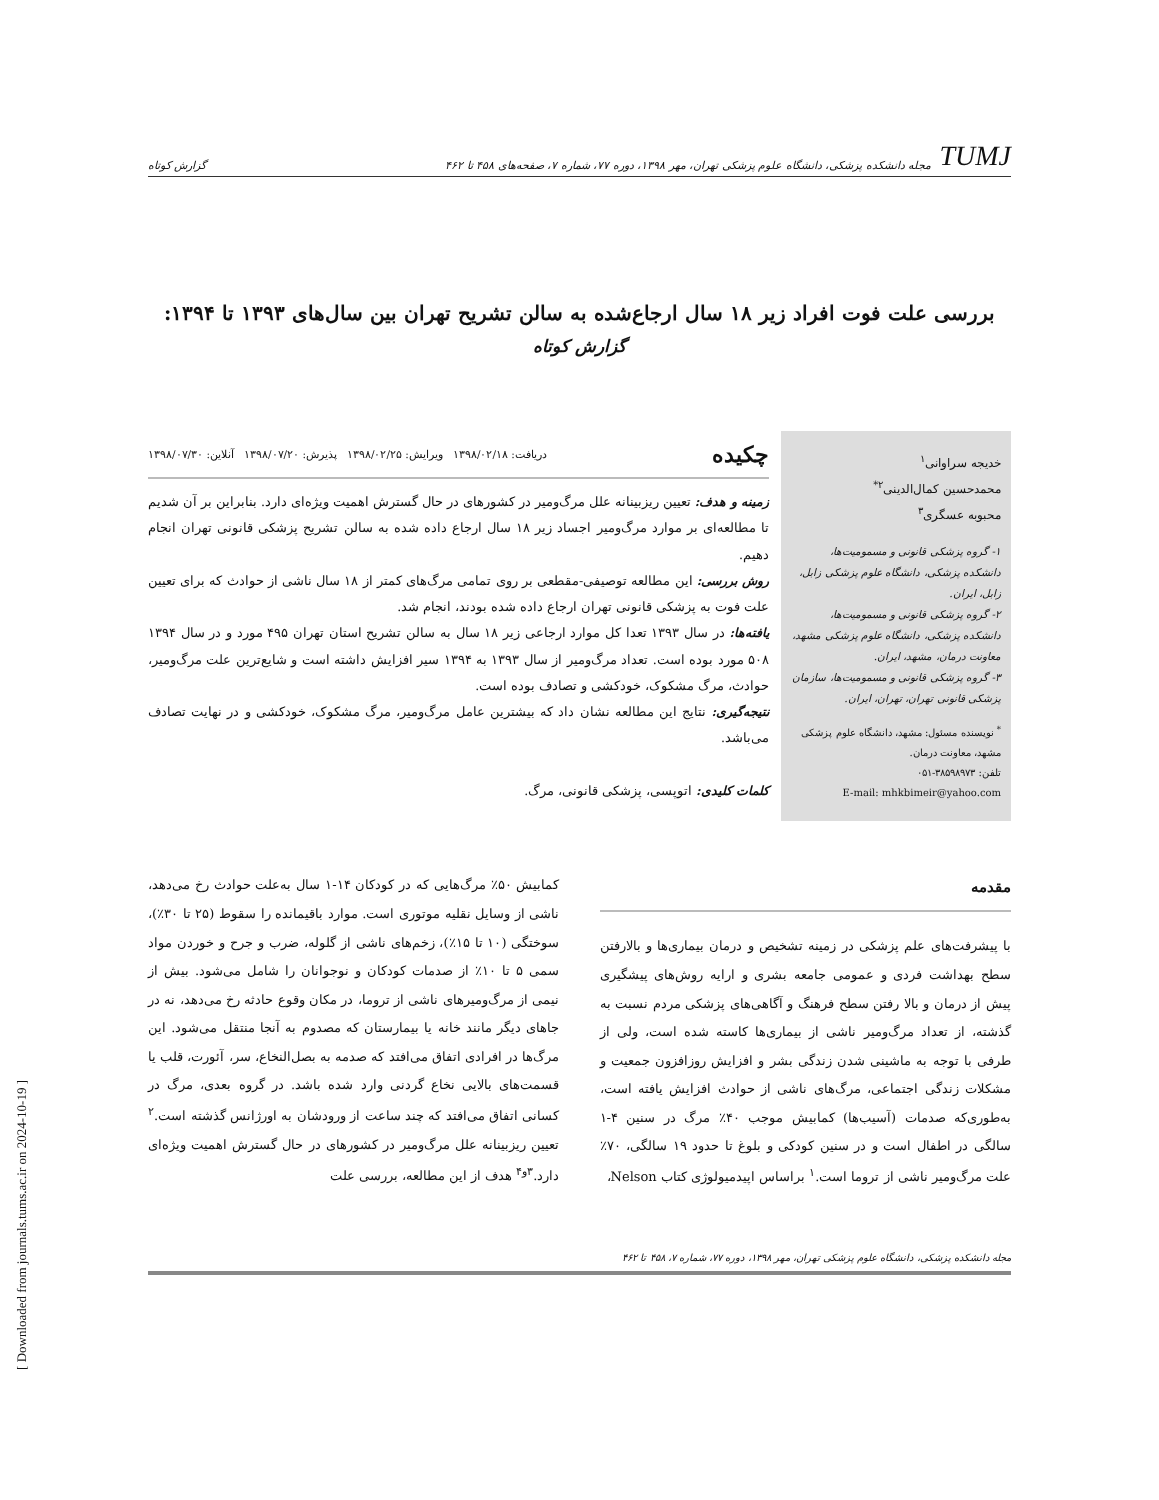TUMJ مجله دانشکده پزشکی، دانشگاه علوم پزشکی تهران، مهر ۱۳۹۸، دوره ۷۷، شماره ۷، صفحه‌های ۴۵۸ تا ۴۶۲
گزارش کوتاه
بررسی علت فوت افراد زیر ۱۸ سال ارجاع‌شده به سالن تشریح تهران بین سال‌های ۱۳۹۳ تا ۱۳۹۴:
گزارش کوتاه
خدیجه سراوانی<sup>۱</sup>
محمدحسین کمال‌الدینی<sup>۲*</sup>
محبوبه عسگری<sup>۳</sup>
۱- گروه پزشکی قانونی و مسمومیت‌ها، دانشکده پزشکی، دانشگاه علوم پزشکی زابل، زابل، ایران.
۲- گروه پزشکی قانونی و مسمومیت‌ها، دانشکده پزشکی، دانشگاه علوم پزشکی مشهد، معاونت درمان، مشهد، ایران.
۳- گروه پزشکی قانونی و مسمومیت‌ها، سازمان پزشکی قانونی تهران، تهران، ایران.
<sup>*</sup> نویسنده مسئول: مشهد، دانشگاه علوم پزشکی مشهد، معاونت درمان.
تلفن: ۳۸۵۹۸۹۷۳-۰۵۱
E-mail: mhkbimeir@yahoo.com
چکیده دریافت: ۱۳۹۸/۰۲/۱۸ ویرایش: ۱۳۹۸/۰۲/۲۵ پذیرش: ۱۳۹۸/۰۷/۲۰ آنلاین: ۱۳۹۸/۰۷/۳۰
زمینه و هدف: تعیین ریزبینانه علل مرگ‌ومیر در کشورهای در حال گسترش اهمیت ویژه‌ای دارد. بنابراین بر آن شدیم تا مطالعه‌ای بر موارد مرگ‌ومیر اجساد زیر ۱۸ سال ارجاع داده شده به سالن تشریح پزشکی قانونی تهران انجام دهیم.
روش بررسی: این مطالعه توصیفی-مقطعی بر روی تمامی مرگ‌های کمتر از ۱۸ سال ناشی از حوادث که برای تعیین علت فوت به پزشکی قانونی تهران ارجاع داده شده بودند، انجام شد.
یافته‌ها: در سال ۱۳۹۳ تعدا کل موارد ارجاعی زیر ۱۸ سال به سالن تشریح استان تهران ۴۹۵ مورد و در سال ۱۳۹۴ ۵۰۸ مورد بوده است. تعداد مرگ‌ومیر از سال ۱۳۹۳ به ۱۳۹۴ سیر افزایش داشته است و شایع‌ترین علت مرگ‌ومیر، حوادث، مرگ مشکوک، خودکشی و تصادف بوده است.
نتیجه‌گیری: نتایج این مطالعه نشان داد که بیشترین عامل مرگ‌ومیر، مرگ مشکوک، خودکشی و در نهایت تصادف می‌باشد.
کلمات کلیدی: اتوپسی، پزشکی قانونی، مرگ.
مقدمه
با پیشرفت‌های علم پزشکی در زمینه تشخیص و درمان بیماری‌ها و بالارفتن سطح بهداشت فردی و عمومی جامعه بشری و ارایه روش‌های پیشگیری پیش از درمان و بالا رفتن سطح فرهنگ و آگاهی‌های پزشکی مردم نسبت به گذشته، از تعداد مرگ‌ومیر ناشی از بیماری‌ها کاسته شده است، ولی از طرفی با توجه به ماشینی شدن زندگی بشر و افزایش روزافزون جمعیت و مشکلات زندگی اجتماعی، مرگ‌های ناشی از حوادث افزایش یافته است، به‌طوری‌که صدمات (آسیب‌ها) کمابیش موجب ۴۰٪ مرگ در سنین ۴-۱ سالگی در اطفال است و در سنین کودکی و بلوغ تا حدود ۱۹ سالگی، ۷۰٪ علت مرگ‌ومیر ناشی از تروما است.<sup>۱</sup> براساس اپیدمیولوژی کتاب Nelson،
کمابیش ۵۰٪ مرگ‌هایی که در کودکان ۱۴-۱ سال به‌علت حوادث رخ می‌دهد، ناشی از وسایل نقلیه موتوری است. موارد باقیمانده را سقوط (۲۵ تا ۳۰٪)، سوختگی (۱۰ تا ۱۵٪)، زخم‌های ناشی از گلوله، ضرب و جرح و خوردن مواد سمی ۵ تا ۱۰٪ از صدمات کودکان و نوجوانان را شامل می‌شود. بیش از نیمی از مرگ‌ومیرهای ناشی از تروما، در مکان وقوع حادثه رخ می‌دهد، نه در جاهای دیگر مانند خانه یا بیمارستان که مصدوم به آنجا منتقل می‌شود. این مرگ‌ها در افرادی اتفاق می‌افتد که صدمه به بصل‌النخاع، سر، آئورت، قلب یا قسمت‌های بالایی نخاع گردنی وارد شده باشد. در گروه بعدی، مرگ در کسانی اتفاق می‌افتد که چند ساعت از ورودشان به اورژانس گذشته است.<sup>۲</sup> تعیین ریزبینانه علل مرگ‌ومیر در کشورهای در حال گسترش اهمیت ویژه‌ای دارد.<sup>۳و۴</sup> هدف از این مطالعه، بررسی علت
مجله دانشکده پزشکی، دانشگاه علوم پزشکی تهران، مهر ۱۳۹۸، دوره ۷۷، شماره ۷، ۴۵۸ تا ۴۶۲
[ Downloaded from journals.tums.ac.ir on 2024-10-19 ]